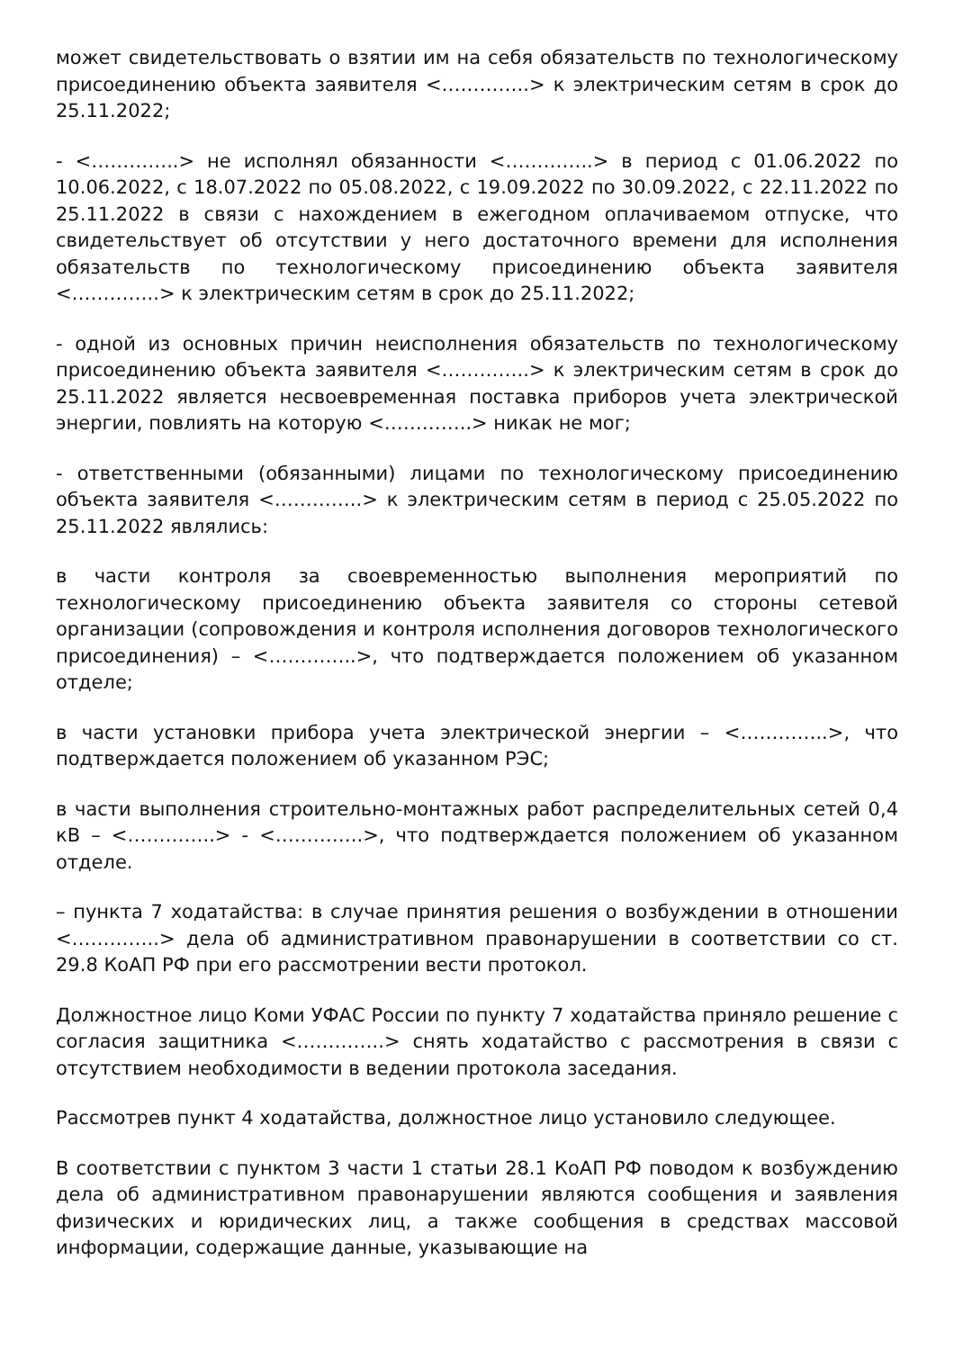может свидетельствовать о взятии им на себя обязательств по технологическому присоединению объекта заявителя <…………..> к электрическим сетям в срок до 25.11.2022;
- <…………..> не исполнял обязанности <…………..> в период с 01.06.2022 по 10.06.2022, с 18.07.2022 по 05.08.2022, с 19.09.2022 по 30.09.2022, с 22.11.2022 по 25.11.2022 в связи с нахождением в ежегодном оплачиваемом отпуске, что свидетельствует об отсутствии у него достаточного времени для исполнения обязательств по технологическому присоединению объекта заявителя <…………..> к электрическим сетям в срок до 25.11.2022;
- одной из основных причин неисполнения обязательств по технологическому присоединению объекта заявителя <…………..> к электрическим сетям в срок до 25.11.2022 является несвоевременная поставка приборов учета электрической энергии, повлиять на которую <…………..> никак не мог;
- ответственными (обязанными) лицами по технологическому присоединению объекта заявителя <…………..> к электрическим сетям в период с 25.05.2022 по 25.11.2022 являлись:
в части контроля за своевременностью выполнения мероприятий по технологическому присоединению объекта заявителя со стороны сетевой организации (сопровождения и контроля исполнения договоров технологического присоединения) – <…………..>, что подтверждается положением об указанном отделе;
в части установки прибора учета электрической энергии – <…………..>, что подтверждается положением об указанном РЭС;
в части выполнения строительно-монтажных работ распределительных сетей 0,4 кВ – <…………..> - <…………..>, что подтверждается положением об указанном отделе.
– пункта 7 ходатайства: в случае принятия решения о возбуждении в отношении <…………..> дела об административном правонарушении в соответствии со ст. 29.8 КоАП РФ при его рассмотрении вести протокол.
Должностное лицо Коми УФАС России по пункту 7 ходатайства приняло решение с согласия защитника <…………..> снять ходатайство с рассмотрения в связи с отсутствием необходимости в ведении протокола заседания.
Рассмотрев пункт 4 ходатайства, должностное лицо установило следующее.
В соответствии с пунктом 3 части 1 статьи 28.1 КоАП РФ поводом к возбуждению дела об административном правонарушении являются сообщения и заявления физических и юридических лиц, а также сообщения в средствах массовой информации, содержащие данные, указывающие на